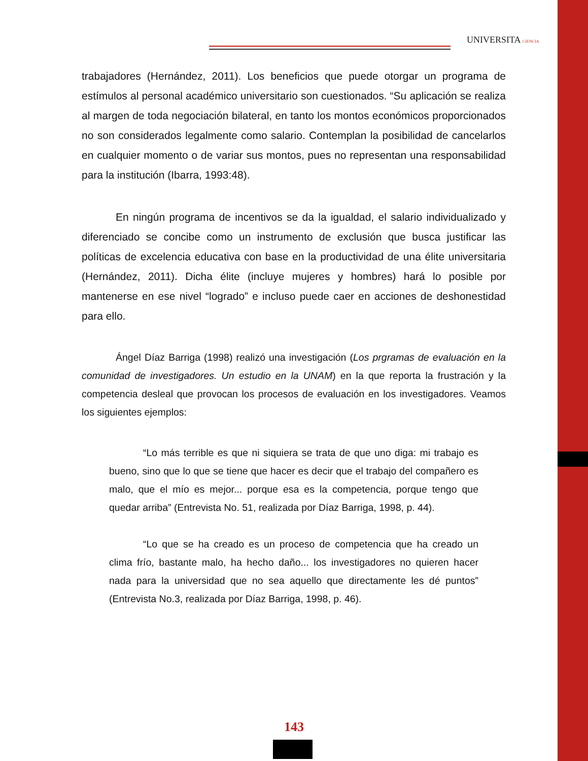UNIVERSITA CIENCIA
trabajadores (Hernández, 2011). Los beneficios que puede otorgar un programa de estímulos al personal académico universitario son cuestionados. “Su aplicación se realiza al margen de toda negociación bilateral, en tanto los montos económicos proporcionados no son considerados legalmente como salario. Contemplan la posibilidad de cancelarlos en cualquier momento o de variar sus montos, pues no representan una responsabilidad para la institución (Ibarra, 1993:48).
En ningún programa de incentivos se da la igualdad, el salario individualizado y diferenciado se concibe como un instrumento de exclusión que busca justificar las políticas de excelencia educativa con base en la productividad de una élite universitaria (Hernández, 2011). Dicha élite (incluye mujeres y hombres) hará lo posible por mantenerse en ese nivel “logrado” e incluso puede caer en acciones de deshonestidad para ello.
Ángel Díaz Barriga (1998) realizó una investigación (Los prgramas de evaluación en la comunidad de investigadores. Un estudio en la UNAM) en la que reporta la frustración y la competencia desleal que provocan los procesos de evaluación en los investigadores. Veamos los siguientes ejemplos:
“Lo más terrible es que ni siquiera se trata de que uno diga: mi trabajo es bueno, sino que lo que se tiene que hacer es decir que el trabajo del compañero es malo, que el mío es mejor... porque esa es la competencia, porque tengo que quedar arriba” (Entrevista No. 51, realizada por Díaz Barriga, 1998, p. 44).
“Lo que se ha creado es un proceso de competencia que ha creado un clima frío, bastante malo, ha hecho daño... los investigadores no quieren hacer nada para la universidad que no sea aquello que directamente les dé puntos” (Entrevista No.3, realizada por Díaz Barriga, 1998, p. 46).
143